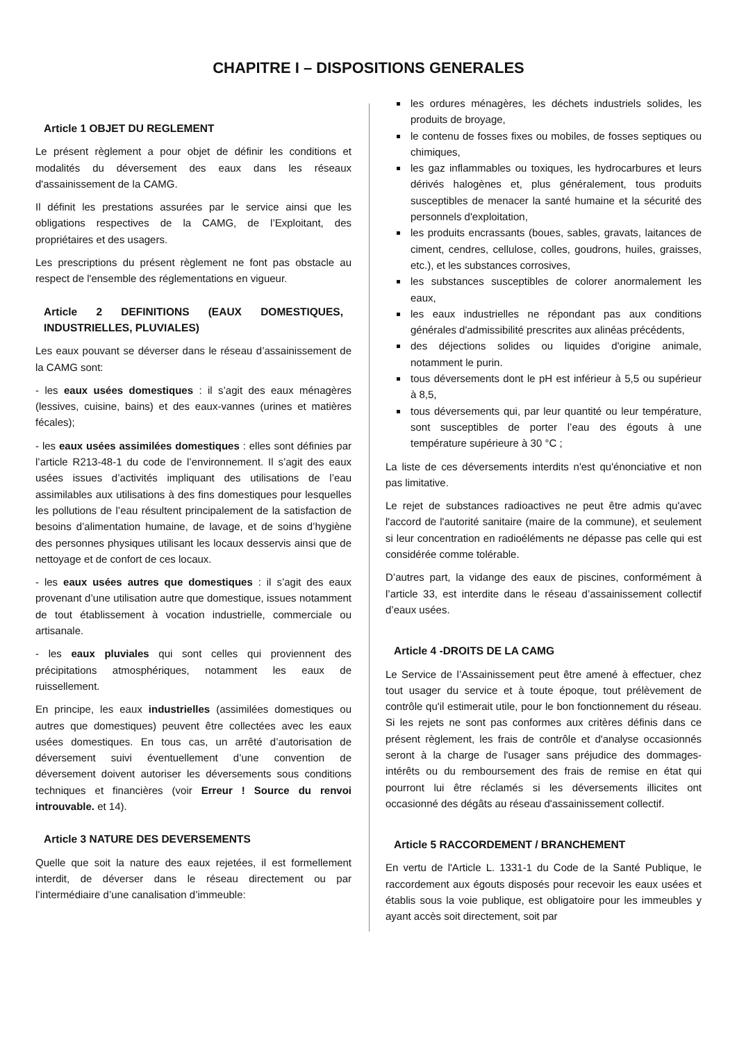CHAPITRE I – DISPOSITIONS GENERALES
Article 1 OBJET DU REGLEMENT
Le présent règlement a pour objet de définir les conditions et modalités du déversement des eaux dans les réseaux d'assainissement de la CAMG.
Il définit les prestations assurées par le service ainsi que les obligations respectives de la CAMG, de l’Exploitant, des propriétaires et des usagers.
Les prescriptions du présent règlement ne font pas obstacle au respect de l'ensemble des réglementations en vigueur.
Article 2 DEFINITIONS (EAUX DOMESTIQUES, INDUSTRIELLES, PLUVIALES)
Les eaux pouvant se déverser dans le réseau d’assainissement de la CAMG sont:
- les eaux usées domestiques : il s’agit des eaux ménagères (lessives, cuisine, bains) et des eaux-vannes (urines et matières fécales);
- les eaux usées assimilées domestiques : elles sont définies par l’article R213-48-1 du code de l’environnement. Il s’agit des eaux usées issues d’activités impliquant des utilisations de l’eau assimilables aux utilisations à des fins domestiques pour lesquelles les pollutions de l’eau résultent principalement de la satisfaction de besoins d’alimentation humaine, de lavage, et de soins d’hygiène des personnes physiques utilisant les locaux desservis ainsi que de nettoyage et de confort de ces locaux.
- les eaux usées autres que domestiques : il s’agit des eaux provenant d’une utilisation autre que domestique, issues notamment de tout établissement à vocation industrielle, commerciale ou artisanale.
- les eaux pluviales qui sont celles qui proviennent des précipitations atmosphériques, notamment les eaux de ruissellement.
En principe, les eaux industrielles (assimilées domestiques ou autres que domestiques) peuvent être collectées avec les eaux usées domestiques. En tous cas, un arrêté d’autorisation de déversement suivi éventuellement d’une convention de déversement doivent autoriser les déversements sous conditions techniques et financières (voir Erreur ! Source du renvoi introuvable. et 14).
Article 3 NATURE DES DEVERSEMENTS
Quelle que soit la nature des eaux rejetées, il est formellement interdit, de déverser dans le réseau directement ou par l’intermédiaire d’une canalisation d’immeuble:
les ordures ménagères, les déchets industriels solides, les produits de broyage,
le contenu de fosses fixes ou mobiles, de fosses septiques ou chimiques,
les gaz inflammables ou toxiques, les hydrocarbures et leurs dérivés halogènes et, plus généralement, tous produits susceptibles de menacer la santé humaine et la sécurité des personnels d'exploitation,
les produits encrassants (boues, sables, gravats, laitances de ciment, cendres, cellulose, colles, goudrons, huiles, graisses, etc.), et les substances corrosives,
les substances susceptibles de colorer anormalement les eaux,
les eaux industrielles ne répondant pas aux conditions générales d'admissibilité prescrites aux alinéas précédents,
des déjections solides ou liquides d'origine animale, notamment le purin.
tous déversements dont le pH est inférieur à 5,5 ou supérieur à 8,5,
tous déversements qui, par leur quantité ou leur température, sont susceptibles de porter l’eau des égouts à une température supérieure à 30 °C ;
La liste de ces déversements interdits n'est qu'énonciative et non pas limitative.
Le rejet de substances radioactives ne peut être admis qu'avec l'accord de l'autorité sanitaire (maire de la commune), et seulement si leur concentration en radioéléments ne dépasse pas celle qui est considérée comme tolérable.
D’autres part, la vidange des eaux de piscines, conformément à l’article 33, est interdite dans le réseau d’assainissement collectif d’eaux usées.
Article 4 -DROITS DE LA CAMG
Le Service de l’Assainissement peut être amené à effectuer, chez tout usager du service et à toute époque, tout prélèvement de contrôle qu'il estimerait utile, pour le bon fonctionnement du réseau. Si les rejets ne sont pas conformes aux critères définis dans ce présent règlement, les frais de contrôle et d'analyse occasionnés seront à la charge de l'usager sans préjudice des dommages-intérêts ou du remboursement des frais de remise en état qui pourront lui être réclamés si les déversements illicites ont occasionné des dégâts au réseau d'assainissement collectif.
Article 5 RACCORDEMENT / BRANCHEMENT
En vertu de l'Article L. 1331-1 du Code de la Santé Publique, le raccordement aux égouts disposés pour recevoir les eaux usées et établis sous la voie publique, est obligatoire pour les immeubles y ayant accès soit directement, soit par